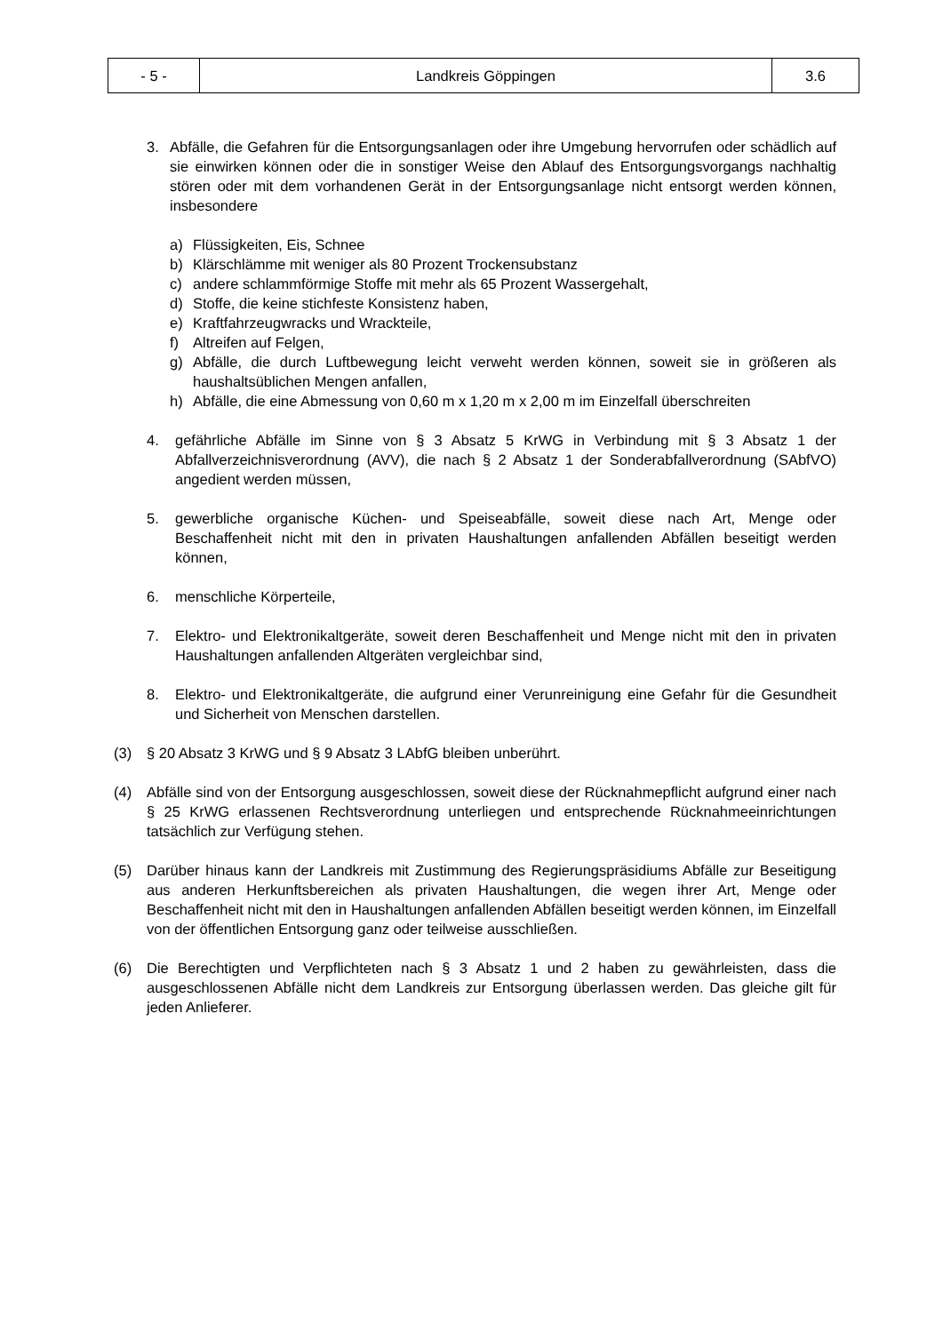| - 5 - | Landkreis Göppingen | 3.6 |
3. Abfälle, die Gefahren für die Entsorgungsanlagen oder ihre Umgebung hervorrufen oder schädlich auf sie einwirken können oder die in sonstiger Weise den Ablauf des Entsorgungsvorgangs nachhaltig stören oder mit dem vorhandenen Gerät in der Entsorgungsanlage nicht entsorgt werden können, insbesondere
a) Flüssigkeiten, Eis, Schnee
b) Klärschlämme mit weniger als 80 Prozent Trockensubstanz
c) andere schlammförmige Stoffe mit mehr als 65 Prozent Wassergehalt,
d) Stoffe, die keine stichfeste Konsistenz haben,
e) Kraftfahrzeugwracks und Wrackteile,
f) Altreifen auf Felgen,
g) Abfälle, die durch Luftbewegung leicht verweht werden können, soweit sie in größeren als haushaltsüblichen Mengen anfallen,
h) Abfälle, die eine Abmessung von 0,60 m x 1,20 m x 2,00 m im Einzelfall überschreiten
4. gefährliche Abfälle im Sinne von § 3 Absatz 5 KrWG in Verbindung mit § 3 Absatz 1 der Abfallverzeichnisverordnung (AVV), die nach § 2 Absatz 1 der Sonderabfallverordnung (SAbfVO) angedient werden müssen,
5. gewerbliche organische Küchen- und Speiseabfälle, soweit diese nach Art, Menge oder Beschaffenheit nicht mit den in privaten Haushaltungen anfallenden Abfällen beseitigt werden können,
6. menschliche Körperteile,
7. Elektro- und Elektronikaltgeräte, soweit deren Beschaffenheit und Menge nicht mit den in privaten Haushaltungen anfallenden Altgeräten vergleichbar sind,
8. Elektro- und Elektronikaltgeräte, die aufgrund einer Verunreinigung eine Gefahr für die Gesundheit und Sicherheit von Menschen darstellen.
(3) § 20 Absatz 3 KrWG und § 9 Absatz 3 LAbfG bleiben unberührt.
(4) Abfälle sind von der Entsorgung ausgeschlossen, soweit diese der Rücknahmepflicht aufgrund einer nach § 25 KrWG erlassenen Rechtsverordnung unterliegen und entsprechende Rücknahmeeinrichtungen tatsächlich zur Verfügung stehen.
(5) Darüber hinaus kann der Landkreis mit Zustimmung des Regierungspräsidiums Abfälle zur Beseitigung aus anderen Herkunftsbereichen als privaten Haushaltungen, die wegen ihrer Art, Menge oder Beschaffenheit nicht mit den in Haushaltungen anfallenden Abfällen beseitigt werden können, im Einzelfall von der öffentlichen Entsorgung ganz oder teilweise ausschließen.
(6) Die Berechtigten und Verpflichteten nach § 3 Absatz 1 und 2 haben zu gewährleisten, dass die ausgeschlossenen Abfälle nicht dem Landkreis zur Entsorgung überlassen werden. Das gleiche gilt für jeden Anlieferer.